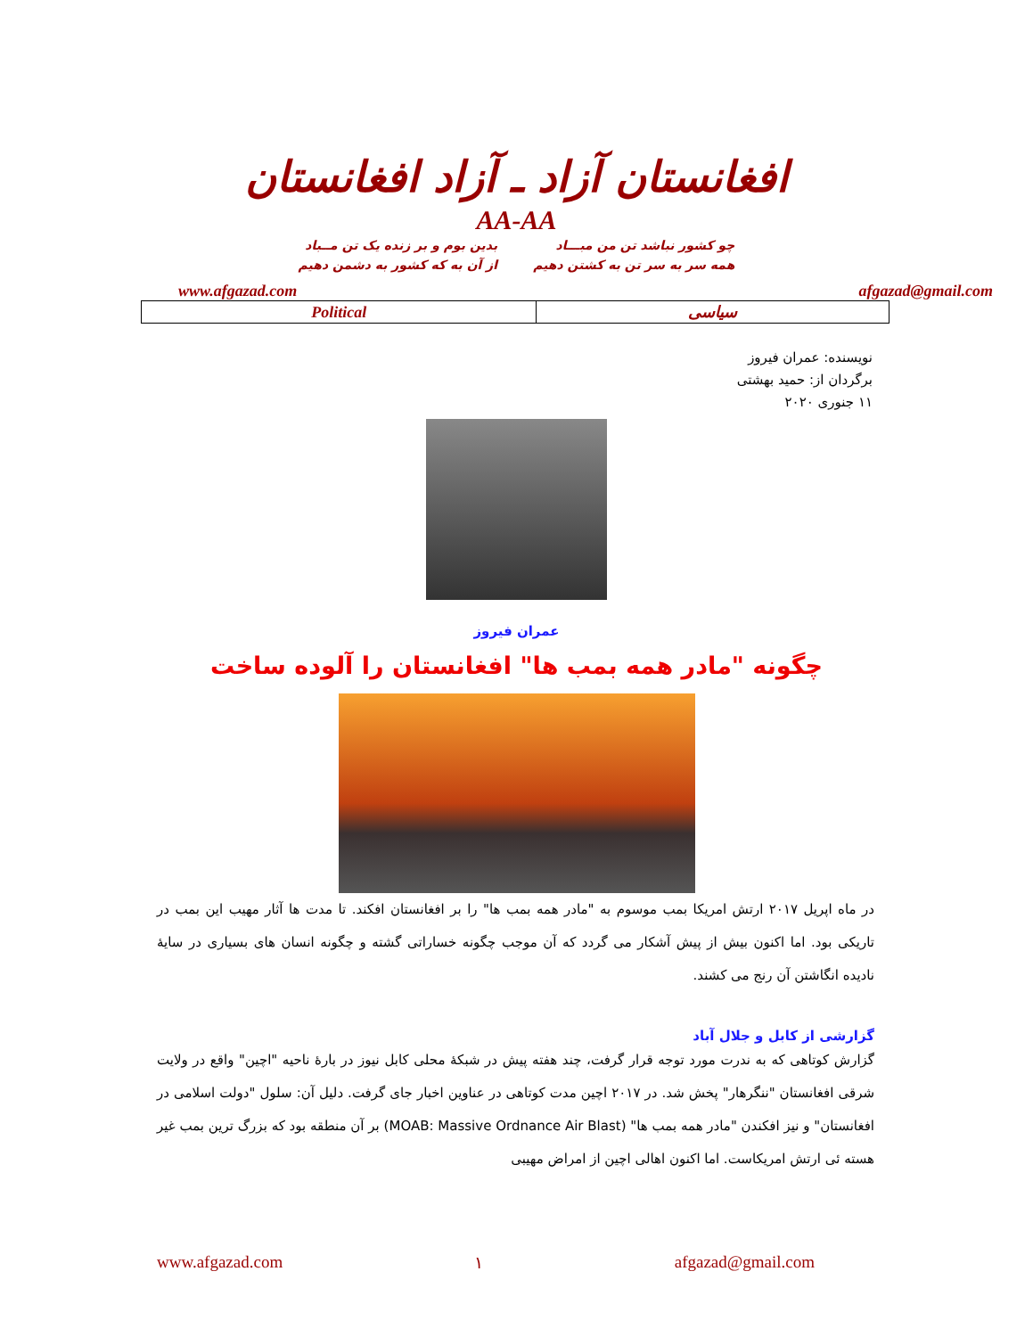افغانستان آزاد ـ آزاد افغانستان
AA-AA
چو کشور نباشد تن من مبـــاد
همه سر به سر تن به کشتن دهیم
بدین بوم و بر زنده یک تن مــباد
از آن به که کشور به دشمن دهیم
www.afgazad.com afgazad@gmail.com
| Political | سیاسی |
نویسنده: عمران فیروز
برگردان از: حمید بهشتی
۱۱ جنوری ۲۰۲۰
عمران فیروز
چگونه "مادر همه بمب ها" افغانستان را آلوده ساخت
در ماه اپریل ۲۰۱۷ ارتش امریکا بمب موسوم به "مادر همه بمب ها" را بر افغانستان افکند. تا مدت ها آثار مهیب این بمب در تاریکی بود. اما اکنون بیش از پیش آشکار می گردد که آن موجب چگونه خساراتی گشته و چگونه انسان های بسیاری در سایهٔ نادیده انگاشتن آن رنج می کشند.
گزارشی از کابل و جلال آباد
گزارش کوتاهی که به ندرت مورد توجه قرار گرفت، چند هفته پیش در شبکهٔ محلی کابل نیوز در بارهٔ ناحیه "اچین" واقع در ولایت شرقی افغانستان "ننگرهار" پخش شد. در ۲۰۱۷ اچین مدت کوتاهی در عناوین اخبار جای گرفت. دلیل آن: سلول "دولت اسلامی در افغانستان" و نیز افکندن "مادر همه بمب ها" (MOAB: Massive Ordnance Air Blast) بر آن منطقه بود که بزرگ ترین بمب غیر هسته ئی ارتش امریکاست. اما اکنون اهالی اچین از امراض مهیبی
www.afgazad.com ۱ afgazad@gmail.com